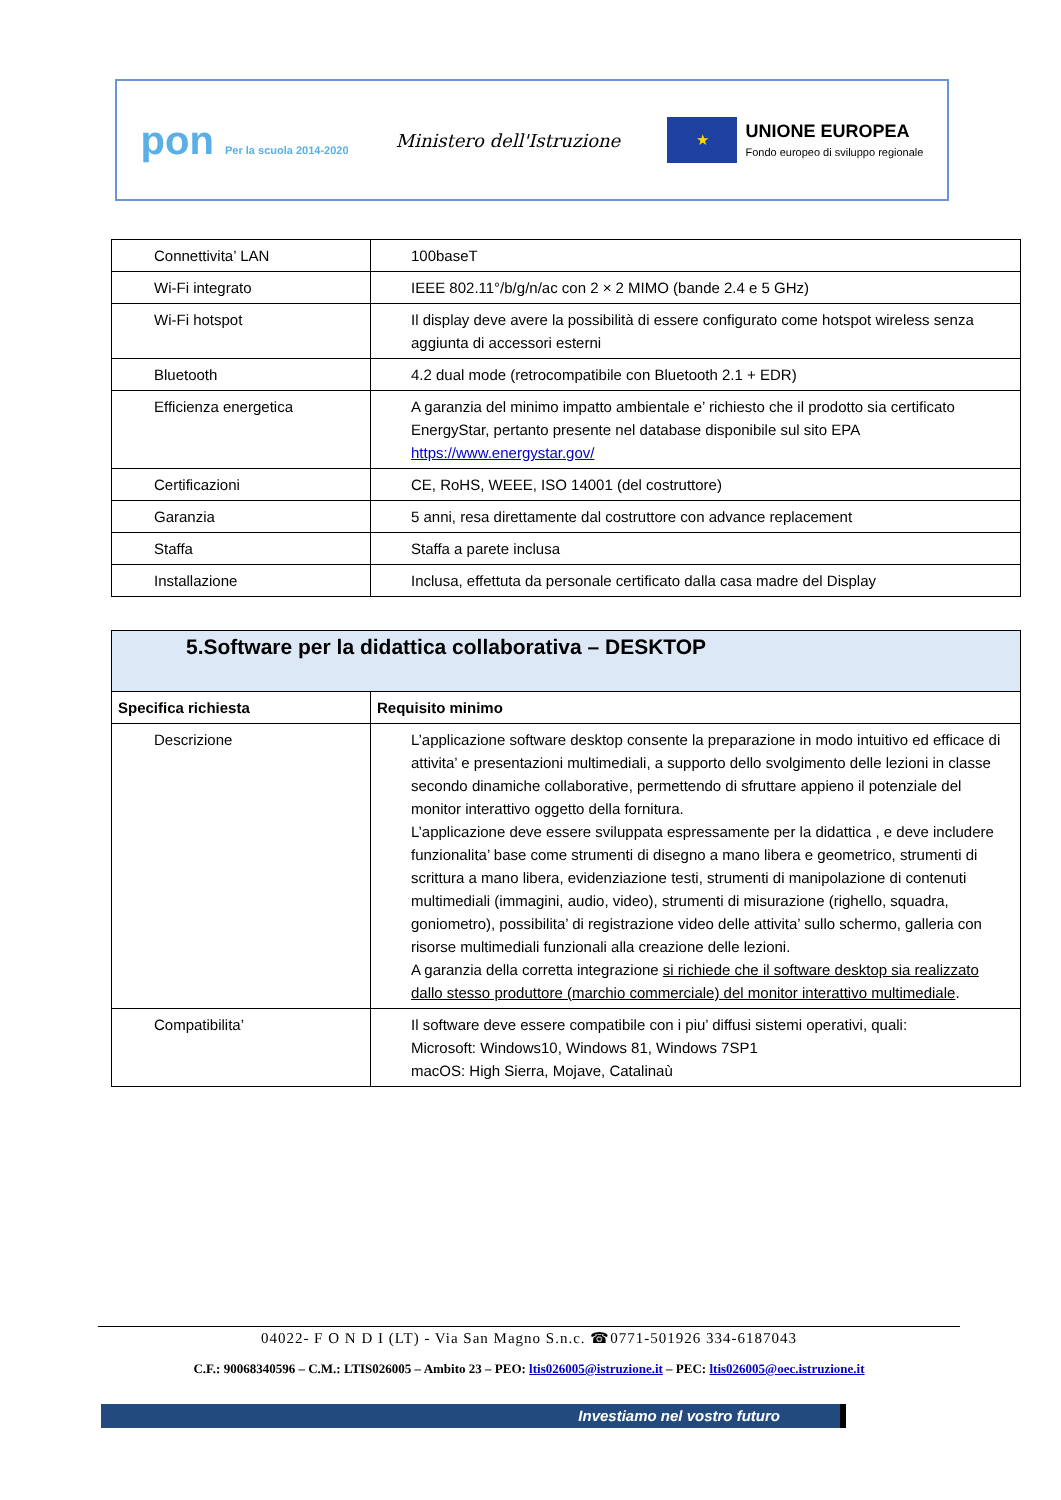pon Per la scuola 2014-2020
Ministero dell'Istruzione
★
UNIONE EUROPEA
Fondo europeo di sviluppo regionale
| Connettivita’ LAN | 100baseT |
| Wi-Fi integrato | IEEE 802.11°/b/g/n/ac con 2 × 2 MIMO (bande 2.4 e 5 GHz) |
| Wi-Fi hotspot | Il display deve avere la possibilità di essere configurato come hotspot wireless senza aggiunta di accessori esterni |
| Bluetooth | 4.2 dual mode (retrocompatibile con Bluetooth 2.1 + EDR) |
| Efficienza energetica | A garanzia del minimo impatto ambientale e’ richiesto che il prodotto sia certificato EnergyStar, pertanto presente nel database disponibile sul sito EPA https://www.energystar.gov/ |
| Certificazioni | CE, RoHS, WEEE, ISO 14001 (del costruttore) |
| Garanzia | 5 anni, resa direttamente dal costruttore con advance replacement |
| Staffa | Staffa a parete inclusa |
| Installazione | Inclusa, effettuta da personale certificato dalla casa madre del Display |
| 5.Software per la didattica collaborativa – DESKTOP | |
| --- | --- |
| Specifica richiesta | Requisito minimo |
| Descrizione | L’applicazione software desktop consente la preparazione in modo intuitivo ed efficace di attivita’ e presentazioni multimediali, a supporto dello svolgimento delle lezioni in classe secondo dinamiche collaborative, permettendo di sfruttare appieno il potenziale del monitor interattivo oggetto della fornitura. L’applicazione deve essere sviluppata espressamente per la didattica , e deve includere funzionalita’ base come strumenti di disegno a mano libera e geometrico, strumenti di scrittura a mano libera, evidenziazione testi, strumenti di manipolazione di contenuti multimediali (immagini, audio, video), strumenti di misurazione (righello, squadra, goniometro), possibilita’ di registrazione video delle attivita’ sullo schermo, galleria con risorse multimediali funzionali alla creazione delle lezioni. A garanzia della corretta integrazione si richiede che il software desktop sia realizzato dallo stesso produttore (marchio commerciale) del monitor interattivo multimediale . |
| Compatibilita’ | Il software deve essere compatibile con i piu’ diffusi sistemi operativi, quali: Microsoft: Windows10, Windows 81, Windows 7SP1 macOS: High Sierra, Mojave, Catalinaù |
04022- F O N D I (LT) - Via San Magno S.n.c. ☎0771-501926 334-6187043
C.F.: 90068340596 – C.M.: LTIS026005 – Ambito 23 – PEO: ltis026005@istruzione.it – PEC: ltis026005@oec.istruzione.it
Investiamo nel vostro futuro